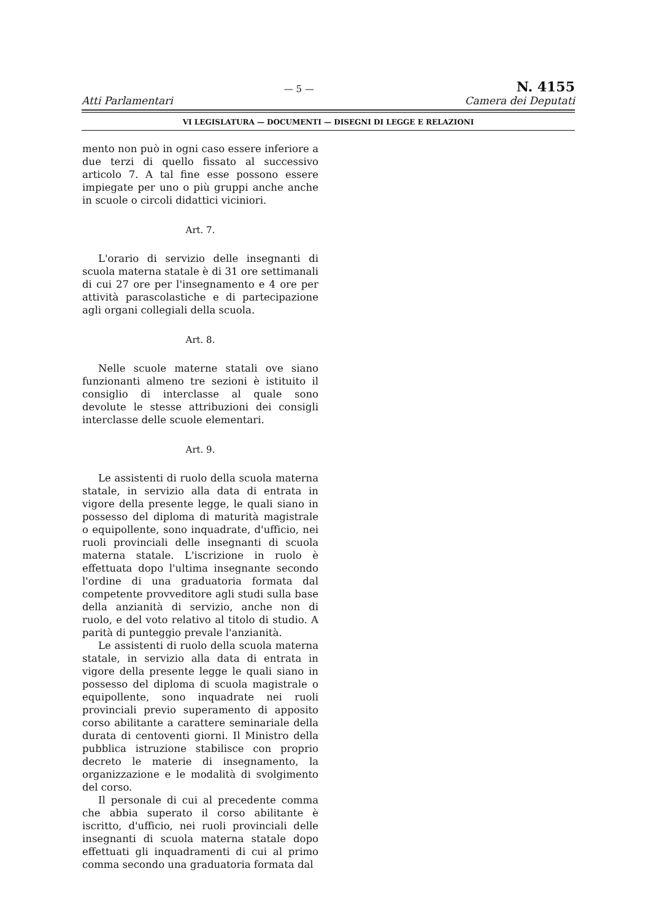— 5 — N. 4155
Atti Parlamentari Camera dei Deputati
VI LEGISLATURA — DOCUMENTI — DISEGNI DI LEGGE E RELAZIONI
mento non può in ogni caso essere inferiore a due terzi di quello fissato al successivo articolo 7. A tal fine esse possono essere impiegate per uno o più gruppi anche anche in scuole o circoli didattici viciniori.
Art. 7.
L'orario di servizio delle insegnanti di scuola materna statale è di 31 ore settimanali di cui 27 ore per l'insegnamento e 4 ore per attività parascolastiche e di partecipazione agli organi collegiali della scuola.
Art. 8.
Nelle scuole materne statali ove siano funzionanti almeno tre sezioni è istituito il consiglio di interclasse al quale sono devolute le stesse attribuzioni dei consigli interclasse delle scuole elementari.
Art. 9.
Le assistenti di ruolo della scuola materna statale, in servizio alla data di entrata in vigore della presente legge, le quali siano in possesso del diploma di maturità magistrale o equipollente, sono inquadrate, d'ufficio, nei ruoli provinciali delle insegnanti di scuola materna statale. L'iscrizione in ruolo è effettuata dopo l'ultima insegnante secondo l'ordine di una graduatoria formata dal competente provveditore agli studi sulla base della anzianità di servizio, anche non di ruolo, e del voto relativo al titolo di studio. A parità di punteggio prevale l'anzianità.
Le assistenti di ruolo della scuola materna statale, in servizio alla data di entrata in vigore della presente legge le quali siano in possesso del diploma di scuola magistrale o equipollente, sono inquadrate nei ruoli provinciali previo superamento di apposito corso abilitante a carattere seminariale della durata di centoventi giorni. Il Ministro della pubblica istruzione stabilisce con proprio decreto le materie di insegnamento, la organizzazione e le modalità di svolgimento del corso.
Il personale di cui al precedente comma che abbia superato il corso abilitante è iscritto, d'ufficio, nei ruoli provinciali delle insegnanti di scuola materna statale dopo effettuati gli inquadramenti di cui al primo comma secondo una graduatoria formata dal